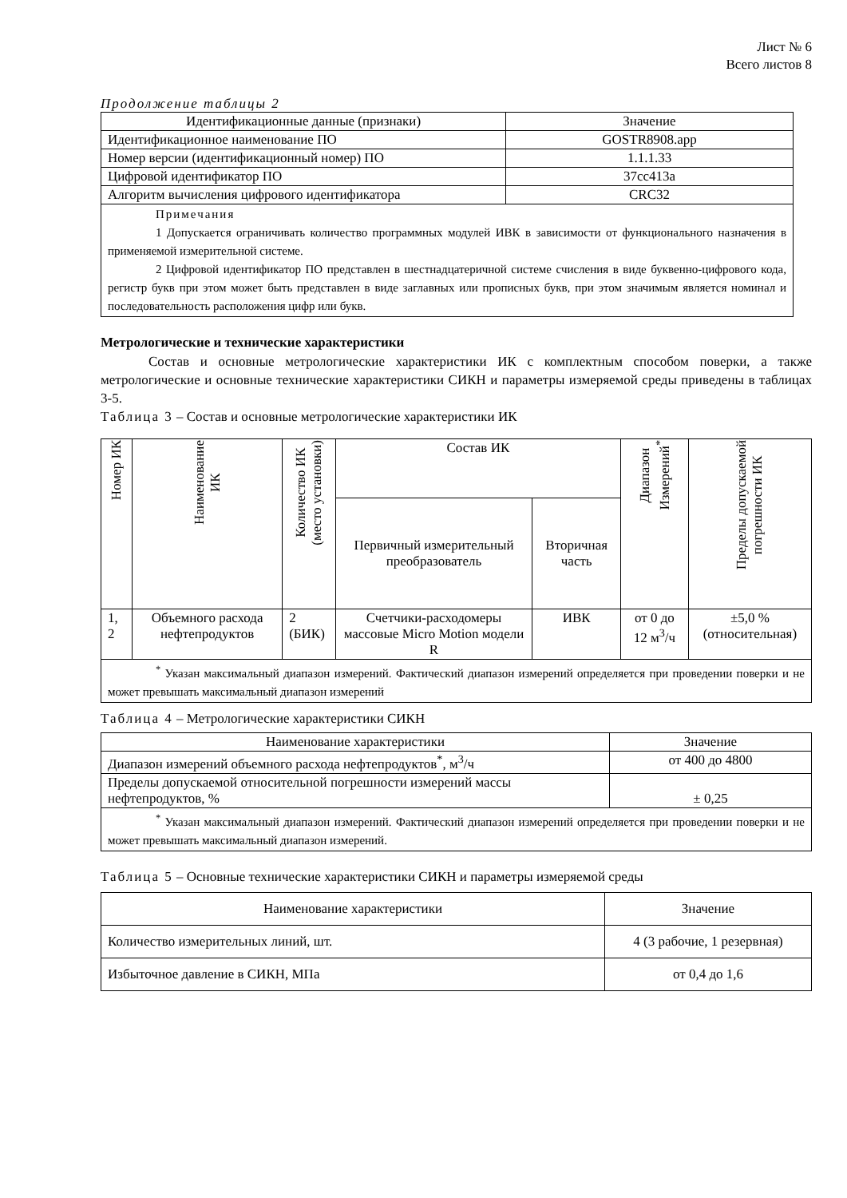Лист № 6
Всего листов 8
Продолжение таблицы 2
| Идентификационные данные (признаки) | Значение |
| --- | --- |
| Идентификационное наименование ПО | GOSTR8908.app |
| Номер версии (идентификационный номер) ПО | 1.1.1.33 |
| Цифровой идентификатор ПО | 37cc413a |
| Алгоритм вычисления цифрового идентификатора | CRC32 |
| Примечания 1 Допускается ограничивать количество программных модулей ИВК в зависимости от функционального назначения в применяемой измерительной системе. 2 Цифровой идентификатор ПО представлен в шестнадцатеричной системе счисления в виде буквенно-цифрового кода, регистр букв при этом может быть представлен в виде заглавных или прописных букв, при этом значимым является номинал и последовательность расположения цифр или букв. | |
Метрологические и технические характеристики
Состав и основные метрологические характеристики ИК с комплектным способом поверки, а также метрологические и основные технические характеристики СИКН и параметры измеряемой среды приведены в таблицах 3-5.
Таблица 3 – Состав и основные метрологические характеристики ИК
| Номер ИК | Наименование ИК | Количество ИК (место установки) | Состав ИК | | Диапазон Измерений<sup>*</sup> | Пределы допускаемой погрешности ИК |
| --- | --- | --- | --- | --- | --- | --- |
| | | | Первичный измерительный преобразователь | Вторичная часть | | |
| 1, 2 | Объемного расхода нефтепродуктов | 2 (БИК) | Счетчики-расходомеры массовые Micro Motion модели R | ИВК | от 0 до 12 м<sup>3</sup>/ч | ±5,0 % (относительная) |
| <sup>*</sup> Указан максимальный диапазон измерений. Фактический диапазон измерений определяется при проведении поверки и не может превышать максимальный диапазон измерений | | | | | | |
Таблица 4 – Метрологические характеристики СИКН
| Наименование характеристики | Значение |
| --- | --- |
| Диапазон измерений объемного расхода нефтепродуктов<sup>*</sup>, м<sup>3</sup>/ч | от 400 до 4800 |
| Пределы допускаемой относительной погрешности измерений массы нефтепродуктов, % | ± 0,25 |
| <sup>*</sup> Указан максимальный диапазон измерений. Фактический диапазон измерений определяется при проведении поверки и не может превышать максимальный диапазон измерений. | |
Таблица 5 – Основные технические характеристики СИКН и параметры измеряемой среды
| Наименование характеристики | Значение |
| --- | --- |
| Количество измерительных линий, шт. | 4 (3 рабочие, 1 резервная) |
| Избыточное давление в СИКН, МПа | от 0,4 до 1,6 |